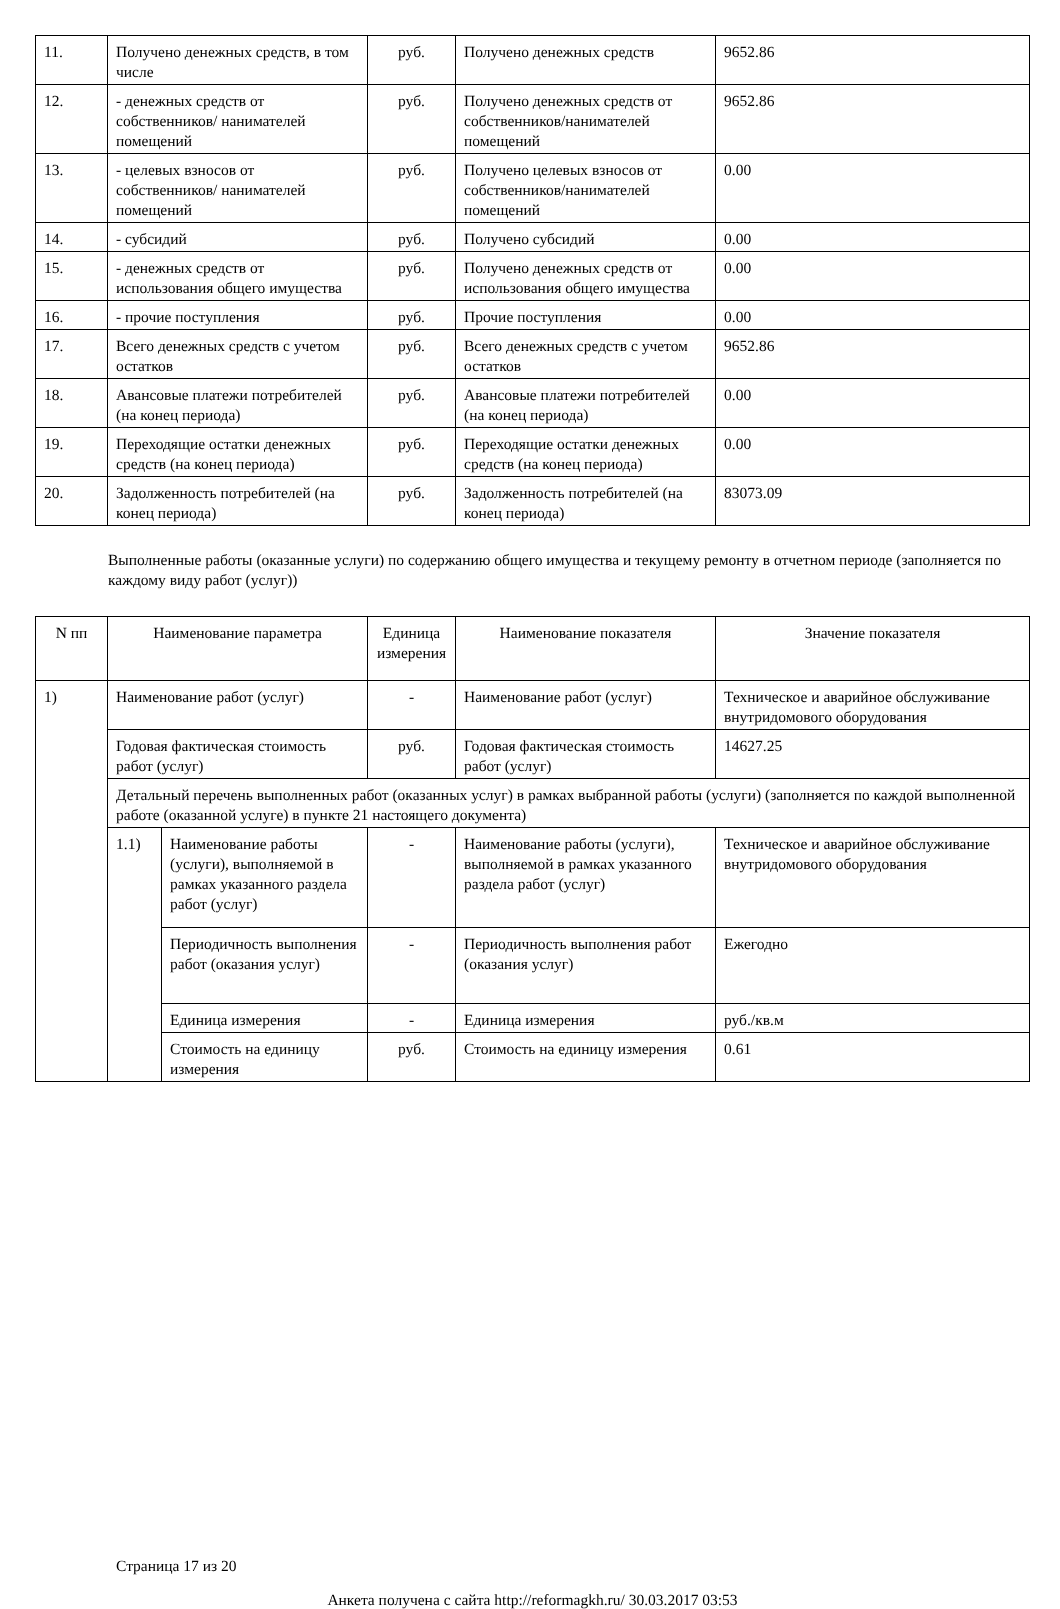| 11. | Получено денежных средств, в том числе | руб. | Получено денежных средств | 9652.86 |
| 12. | - денежных средств от собственников/ нанимателей помещений | руб. | Получено денежных средств от собственников/нанимателей помещений | 9652.86 |
| 13. | - целевых взносов от собственников/ нанимателей помещений | руб. | Получено целевых взносов от собственников/нанимателей помещений | 0.00 |
| 14. | - субсидий | руб. | Получено субсидий | 0.00 |
| 15. | - денежных средств от использования общего имущества | руб. | Получено денежных средств от использования общего имущества | 0.00 |
| 16. | - прочие поступления | руб. | Прочие поступления | 0.00 |
| 17. | Всего денежных средств с учетом остатков | руб. | Всего денежных средств с учетом остатков | 9652.86 |
| 18. | Авансовые платежи потребителей (на конец периода) | руб. | Авансовые платежи потребителей (на конец периода) | 0.00 |
| 19. | Переходящие остатки денежных средств (на конец периода) | руб. | Переходящие остатки денежных средств (на конец периода) | 0.00 |
| 20. | Задолженность потребителей (на конец периода) | руб. | Задолженность потребителей (на конец периода) | 83073.09 |
Выполненные работы (оказанные услуги) по содержанию общего имущества и текущему ремонту в отчетном периоде (заполняется по каждому виду работ (услуг))
| N пп | Наименование параметра | | Единица измерения | Наименование показателя | Значение показателя |
| --- | --- | --- | --- | --- | --- |
| 1) | Наименование работ (услуг) | | - | Наименование работ (услуг) | Техническое и аварийное обслуживание внутридомового оборудования |
| | Годовая фактическая стоимость работ (услуг) | | руб. | Годовая фактическая стоимость работ (услуг) | 14627.25 |
| | Детальный перечень выполненных работ (оказанных услуг) в рамках выбранной работы (услуги) (заполняется по каждой выполненной работе (оказанной услуге) в пункте 21 настоящего документа) | | | | |
| | 1.1) | Наименование работы (услуги), выполняемой в рамках указанного раздела работ (услуг) | - | Наименование работы (услуги), выполняемой в рамках указанного раздела работ (услуг) | Техническое и аварийное обслуживание внутридомового оборудования |
| | | Периодичность выполнения работ (оказания услуг) | - | Периодичность выполнения работ (оказания услуг) | Ежегодно |
| | | Единица измерения | - | Единица измерения | руб./кв.м |
| | | Стоимость на единицу измерения | руб. | Стоимость на единицу измерения | 0.61 |
Страница 17 из 20
Анкета получена с сайта http://reformagkh.ru/ 30.03.2017 03:53